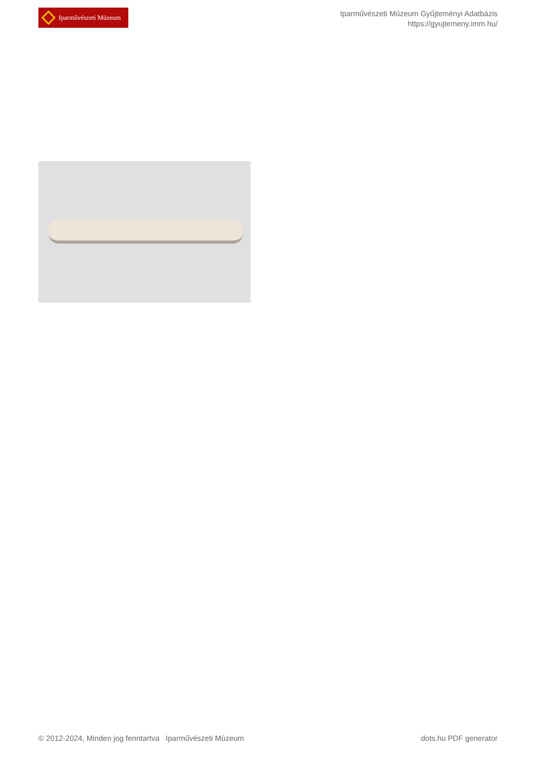Iparművészeti Múzeum
Iparművészeti Múzeum Gyűjteményi Adatbázis
https://gyujtemeny.imm.hu/
© 2012-2024, Minden jog fenntartva Iparművészeti Múzeum dots.hu PDF generator